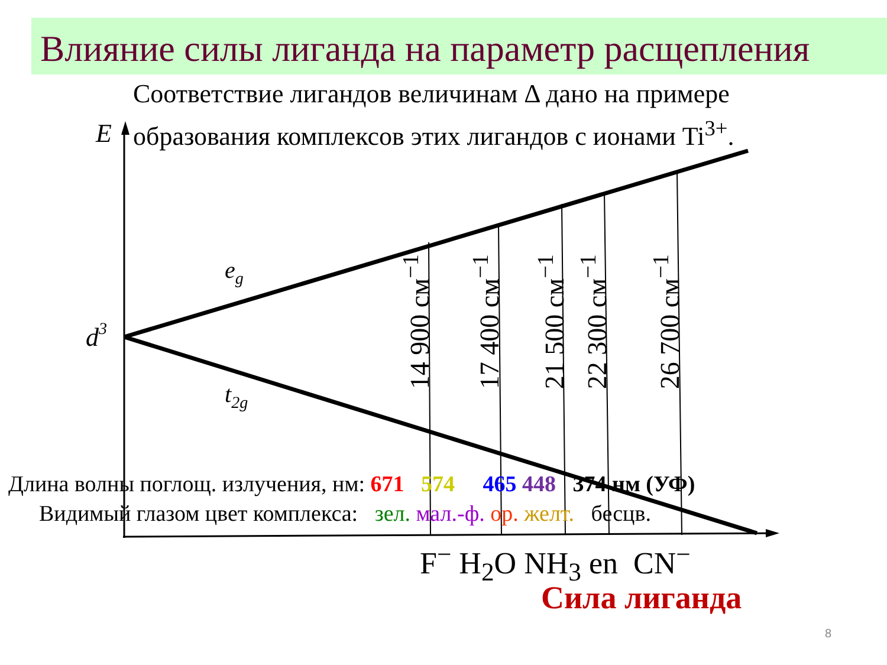eg
t2g
d3
E
Влияние силы лиганда на параметр расщепления
Соответствие лигандов величинам Δ дано на примере
образования комплексов этих лигандов с ионами Ti<sup>3+</sup>.
14 900 см<sup>−1</sup>
17 400 см<sup>−1</sup>
21 500 см<sup>−1</sup>
22 300 см<sup>−1</sup>
26 700 см<sup>−1</sup>
Длина волны поглощ. излучения, нм: 671 574 465 448 374 нм (УФ)
Видимый глазом цвет комплекса: зел. мал.-ф. ор. желт. бесцв.
F<sup>−</sup> H<sub>2</sub>O NH<sub>3</sub> en CN<sup>−</sup>
Сила лиганда
8